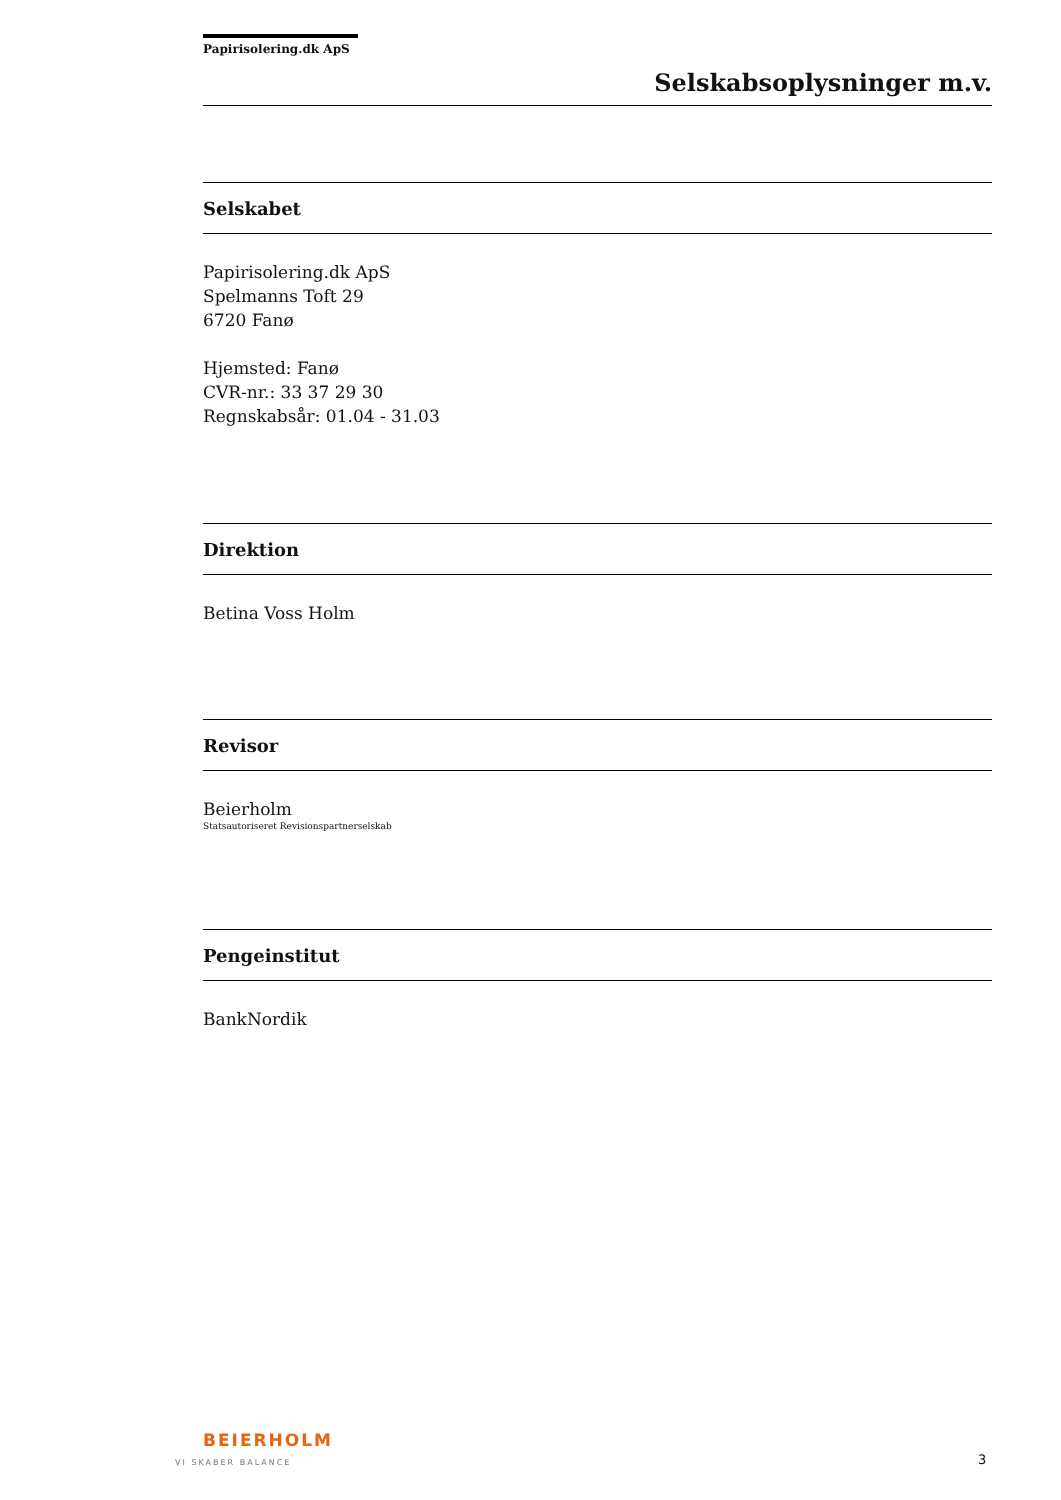Papirisolering.dk ApS
Selskabsoplysninger m.v.
Selskabet
Papirisolering.dk ApS
Spelmanns Toft 29
6720 Fanø
Hjemsted: Fanø
CVR-nr.: 33 37 29 30
Regnskabsår: 01.04 - 31.03
Direktion
Betina Voss Holm
Revisor
Beierholm
Statsautoriseret Revisionspartnerselskab
Pengeinstitut
BankNordik
BEIERHOLM
VI SKABER BALANCE
3